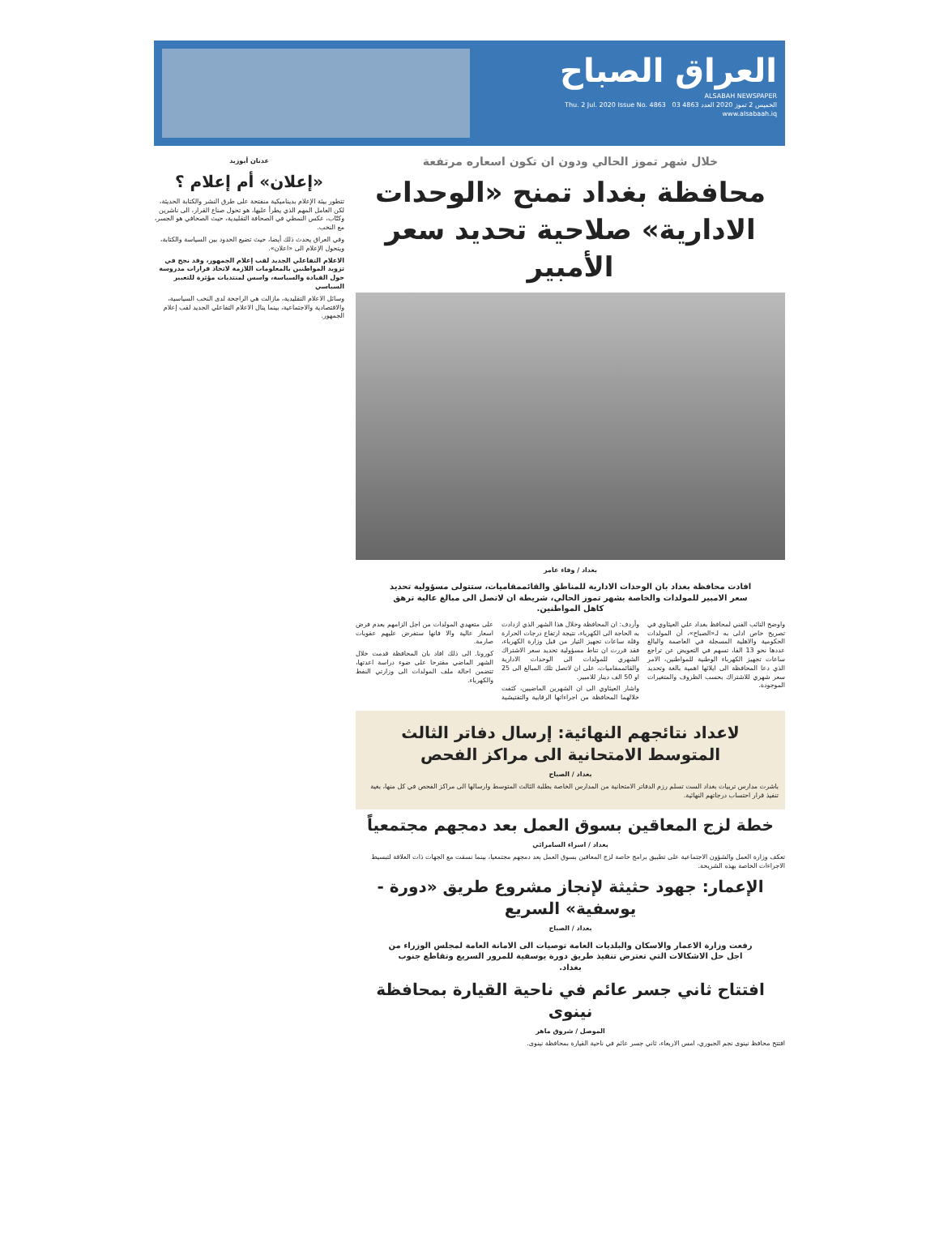العراق الصباح
ALSABAH NEWSPAPER
الخميس 2 تموز 2020 العدد 4863 Thu. 2 Jul. 2020 Issue No. 4863 03
www.alsabaah.iq
خلال شهر تموز الحالي ودون ان تكون اسعاره مرتفعة
محافظة بغداد تمنح «الوحدات الادارية» صلاحية تحديد سعر الأمبير
بغداد / وفاء عامر
افادت محافظة بغداد بان الوحدات الادارية للمناطق والقائممقاميات، ستتولى مسؤولية تحديد سعر الامبير للمولدات والخاصة بشهر تموز الحالي، شريطة ان لاتصل الى مبالغ عالية ترهق كاهل المواطنين.
واوضح النائب الفني لمحافظ بغداد علي العيثاوي في تصريح خاص ادلى به لـ«الصباح»، أن المولدات الحكومية والاهلية المسجلة في العاصمة والبالغ عددها نحو 13 الفا، تسهم في التعويض عن تراجع ساعات تجهيز الكهرباء الوطنية للمواطنين، الامر الذي دعا المحافظة الى ايلائها اهمية بالغة وتحديد سعر شهري للاشتراك بحسب الظروف والمتغيرات الموجودة.
وأردف: ان المحافظة وخلال هذا الشهر الذي ازدادت به الحاجة الى الكهرباء، نتيجة ارتفاع درجات الحرارة وقلة ساعات تجهيز التيار من قبل وزارة الكهرباء، فقد قررت ان تناط مسؤولية تحديد سعر الاشتراك الشهري للمولدات الى الوحدات الادارية والقائممقاميات، على ان لاتصل تلك المبالغ الى 25 او 50 الف دينار للامبير.
واشار العيثاوي الى ان الشهرين الماضيين، كثفت خلالهما المحافظة من اجراءاتها الرقابية والتفتيشية على متعهدي المولدات من اجل الزامهم بعدم فرض اسعار عالية والا فانها ستفرض عليهم عقوبات صارمة.
كورونا. الى ذلك افاد بان المحافظة قدمت خلال الشهر الماضي مقترحا على ضوء دراسة اعدتها، تتضمن احالة ملف المولدات الى وزارتي النفط والكهرباء.
لاعداد نتائجهم النهائية: إرسال دفاتر الثالث المتوسط الامتحانية الى مراكز الفحص
بغداد / الصباح
باشرت مدارس تربيات بغداد الست تسلم رزم الدفاتر الامتحانية من المدارس الخاصة بطلبة الثالث المتوسط وارسالها الى مراكز الفحص في كل منها، بغية تنفيذ قرار احتساب درجاتهم النهائية.
خطة لزج المعاقين بسوق العمل بعد دمجهم مجتمعياً
بغداد / اسراء السامرائي
تعكف وزارة العمل والشؤون الاجتماعية على تطبيق برامج خاصة لزج المعاقين بسوق العمل بعد دمجهم مجتمعيا، بينما نسقت مع الجهات ذات العلاقة لتبسيط الاجراءات الخاصة بهذه الشريحة.
الإعمار: جهود حثيثة لإنجاز مشروع طريق «دورة - يوسفية» السريع
بغداد / الصباح
رفعت وزارة الاعمار والاسكان والبلديات العامة توصيات الى الامانة العامة لمجلس الوزراء من اجل حل الاشكالات التي تعترض تنفيذ طريق دورة يوسفية للمرور السريع وتقاطع جنوب بغداد.
افتتاح ثاني جسر عائم في ناحية القيارة بمحافظة نينوى
الموصل / شروق ماهر
افتتح محافظ نينوى نجم الجبوري، امس الاربعاء، ثاني جسر عائم في ناحية القيارة بمحافظة نينوى.
عدنان أبوزيد
«إعلان» أم إعلام ؟
تتطور بيئة الإعلام بديناميكية منفتحة على طرق النشر والكتابة الحديثة، لكن العامل المهم الذي يطرأ عليها، هو تحول صناع القرار، الى ناشرين وكتّاب، عكس النمطي في الصحافة التقليدية، حيث الصحافي هو الجسر، مع النخب.
وفي العراق يحدث ذلك أيضا، حيث تضيع الحدود بين السياسة والكتابة، ويتحول الإعلام الى «اعلان».
الاعلام التفاعلي الجديد لقب إعلام الجمهور، وقد نجح في تزويد المواطنين بالمعلومات اللازمة لاتخاذ قرارات مدروسة حول القيادة والسياسة، واسس لمنتديات مؤثرة للتعبير السياسي
وسائل الاعلام التقليدية، مازالت هي الراجحة لدى النخب السياسية، والاقتصادية والاجتماعية، بينما ينال الاعلام التفاعلي الجديد لقب إعلام الجمهور.